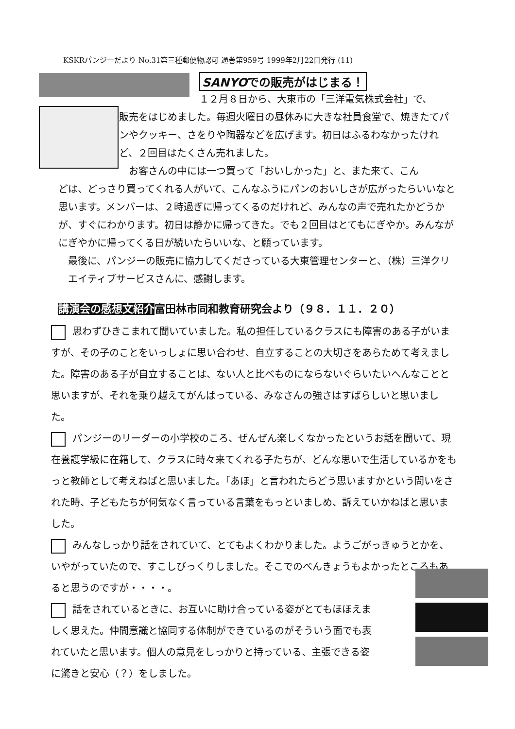KSKRパンジーだより No.31第三種郵便物認可 通巻第959号 1999年2月22日発行 (11)
SANYOでの販売がはじまる！
１２月８日から、大東市の「三洋電気株式会社」で、
販売をはじめました。毎週火曜日の昼休みに大きな社員食堂で、焼きたてパンやクッキー、さをりや陶器などを広げます。初日はふるわなかったけれど、２回目はたくさん売れました。
お客さんの中には一つ買って「おいしかった」と、また来て、こん
どは、どっさり買ってくれる人がいて、こんなふうにパンのおいしさが広がったらいいなと思います。メンバーは、２時過ぎに帰ってくるのだけれど、みんなの声で売れたかどうかが、すぐにわかります。初日は静かに帰ってきた。でも２回目はとてもにぎやか。みんながにぎやかに帰ってくる日が続いたらいいな、と願っています。
最後に、パンジーの販売に協力してくださっている大東管理センターと、（株）三洋クリエイティブサービスさんに、感謝します。
講演会の感想文紹介富田林市同和教育研究会より（９８．１１．２０）
思わずひきこまれて聞いていました。私の担任しているクラスにも障害のある子がいますが、その子のことをいっしょに思い合わせ、自立することの大切さをあらためて考えました。障害のある子が自立することは、ない人と比べものにならないぐらいたいへんなことと思いますが、それを乗り越えてがんばっている、みなさんの強さはすばらしいと思いました。
パンジーのリーダーの小学校のころ、ぜんぜん楽しくなかったというお話を聞いて、現在養護学級に在籍して、クラスに時々来てくれる子たちが、どんな思いで生活しているかをもっと教師として考えねばと思いました。「あほ」と言われたらどう思いますかという問いをされた時、子どもたちが何気なく言っている言葉をもっといましめ、訴えていかねばと思いました。
みんなしっかり話をされていて、とてもよくわかりました。ようごがっきゅうとかを、いやがっていたので、すこしびっくりしました。そこでのべんきょうもよかったところもあると思うのですが・・・・。
話をされているときに、お互いに助け合っている姿がとてもほほえましく思えた。仲間意識と協同する体制ができているのがそういう面でも表れていたと思います。個人の意見をしっかりと持っている、主張できる姿に驚きと安心（？）をしました。